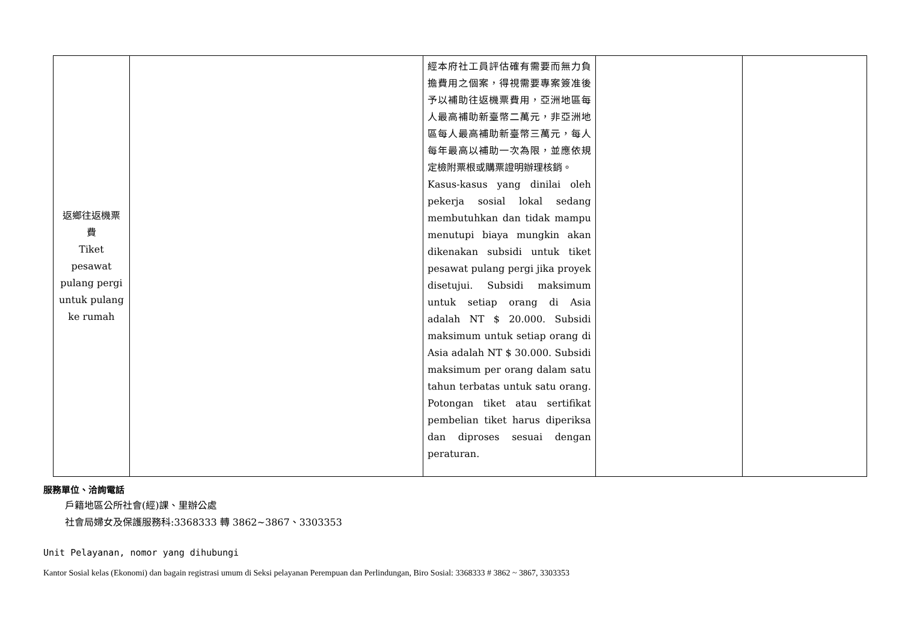| 返鄉往返機票費 Tiket pesawat pulang pergi untuk pulang ke rumah | | 經本府社工員評估確有需要而無力負擔費用之個案，得視需要專案簽准後予以補助往返機票費用，亞洲地區每人最高補助新臺幣二萬元，非亞洲地區每人最高補助新臺幣三萬元，每人每年最高以補助一次為限，並應依規定檢附票根或購票證明辦理核銷。 Kasus-kasus yang dinilai oleh pekerja sosial lokal sedang membutuhkan dan tidak mampu menutupi biaya mungkin akan dikenakan subsidi untuk tiket pesawat pulang pergi jika proyek disetujui. Subsidi maksimum untuk setiap orang di Asia adalah NT $ 20.000. Subsidi maksimum untuk setiap orang di Asia adalah NT $ 30.000. Subsidi maksimum per orang dalam satu tahun terbatas untuk satu orang. Potongan tiket atau sertifikat pembelian tiket harus diperiksa dan diproses sesuai dengan peraturan. | | |
服務單位、洽詢電話
戶籍地區公所社會(經)課、里辦公處
社會局婦女及保護服務科:3368333 轉 3862~3867、3303353
Unit Pelayanan, nomor yang dihubungi
Kantor Sosial kelas (Ekonomi) dan bagain registrasi umum di Seksi pelayanan Perempuan dan Perlindungan, Biro Sosial: 3368333 # 3862 ~ 3867, 3303353